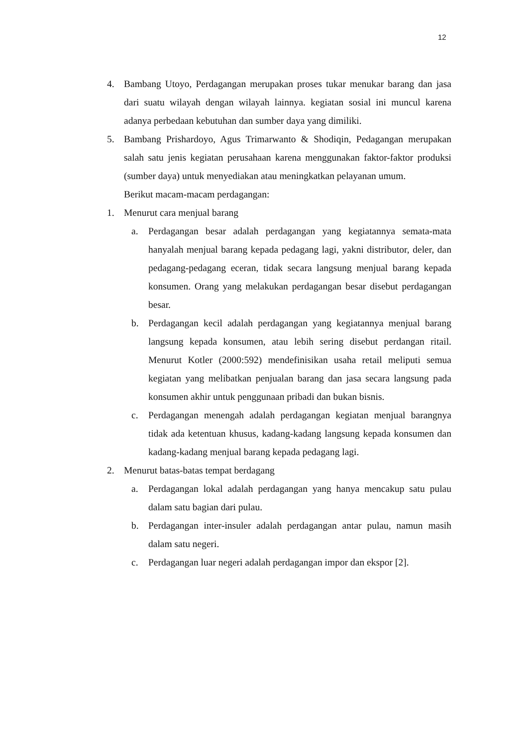12
4. Bambang Utoyo, Perdagangan merupakan proses tukar menukar barang dan jasa dari suatu wilayah dengan wilayah lainnya. kegiatan sosial ini muncul karena adanya perbedaan kebutuhan dan sumber daya yang dimiliki.
5. Bambang Prishardoyo, Agus Trimarwanto & Shodiqin, Pedagangan merupakan salah satu jenis kegiatan perusahaan karena menggunakan faktor-faktor produksi (sumber daya) untuk menyediakan atau meningkatkan pelayanan umum.
Berikut macam-macam perdagangan:
1. Menurut cara menjual barang
a. Perdagangan besar adalah perdagangan yang kegiatannya semata-mata hanyalah menjual barang kepada pedagang lagi, yakni distributor, deler, dan pedagang-pedagang eceran, tidak secara langsung menjual barang kepada konsumen. Orang yang melakukan perdagangan besar disebut perdagangan besar.
b. Perdagangan kecil adalah perdagangan yang kegiatannya menjual barang langsung kepada konsumen, atau lebih sering disebut perdangan ritail. Menurut Kotler (2000:592) mendefinisikan usaha retail meliputi semua kegiatan yang melibatkan penjualan barang dan jasa secara langsung pada konsumen akhir untuk penggunaan pribadi dan bukan bisnis.
c. Perdagangan menengah adalah perdagangan kegiatan menjual barangnya tidak ada ketentuan khusus, kadang-kadang langsung kepada konsumen dan kadang-kadang menjual barang kepada pedagang lagi.
2. Menurut batas-batas tempat berdagang
a. Perdagangan lokal adalah perdagangan yang hanya mencakup satu pulau dalam satu bagian dari pulau.
b. Perdagangan inter-insuler adalah perdagangan antar pulau, namun masih dalam satu negeri.
c. Perdagangan luar negeri adalah perdagangan impor dan ekspor [2].